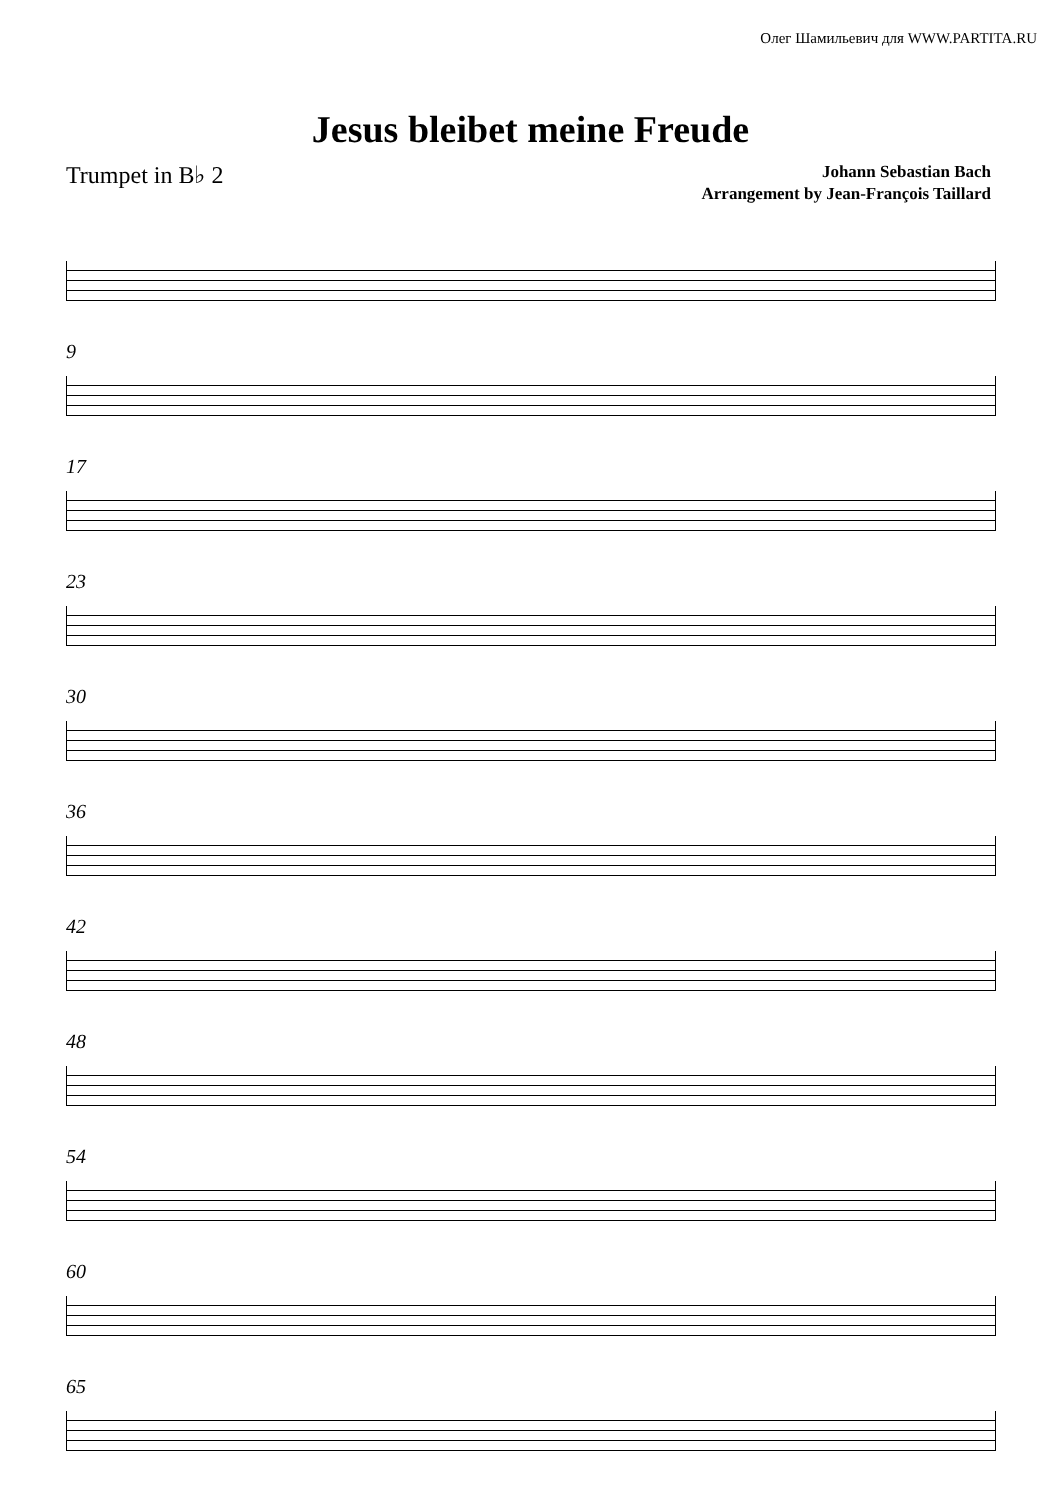Олег Шамильевич для WWW.PARTITA.RU
Jesus bleibet meine Freude
Trumpet in B♭ 2
Johann Sebastian Bach
Arrangement by Jean-François Taillard
9
17
23
30
36
42
48
54
60
65